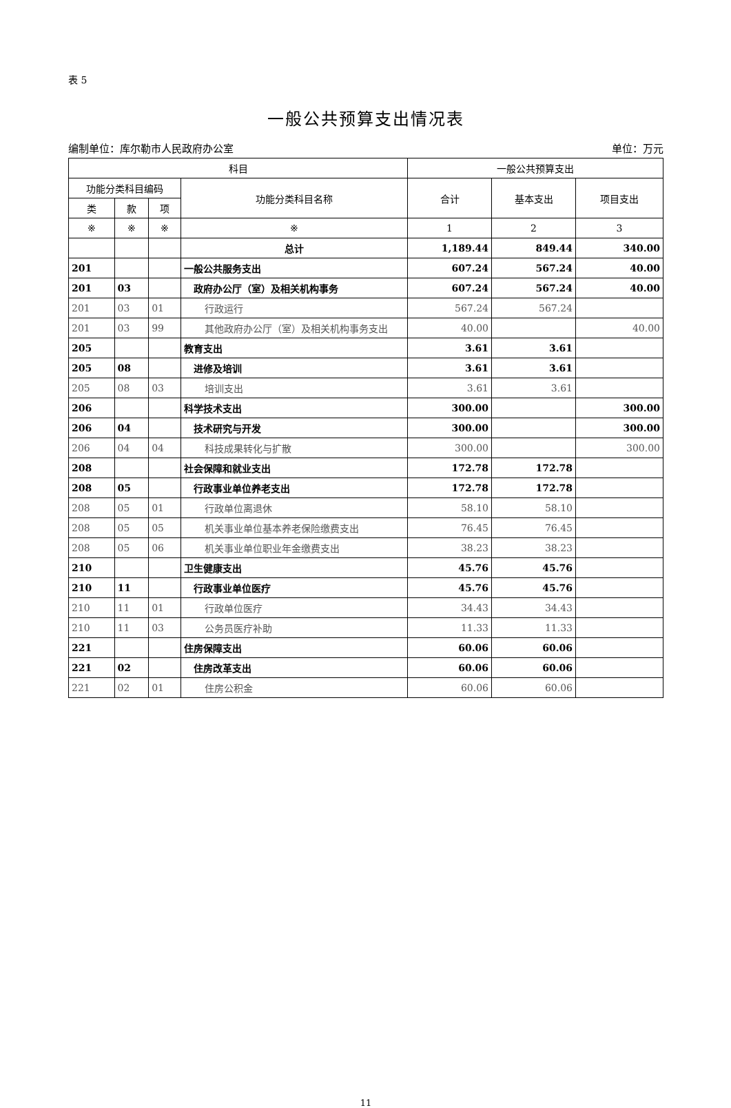表 5
一般公共预算支出情况表
编制单位：库尔勒市人民政府办公室 单位：万元
| 科目 | | | | 一般公共预算支出 | | |
| --- | --- | --- | --- | --- | --- | --- |
| 功能分类科目编码 | | | 功能分类科目名称 | 合计 | 基本支出 | 项目支出 |
| 类 | 款 | 项 | | | | |
| ※ | ※ | ※ | ※ | 1 | 2 | 3 |
| | | | 总计 | 1,189.44 | 849.44 | 340.00 |
| 201 | | | 一般公共服务支出 | 607.24 | 567.24 | 40.00 |
| 201 | 03 | | 政府办公厅（室）及相关机构事务 | 607.24 | 567.24 | 40.00 |
| 201 | 03 | 01 | 行政运行 | 567.24 | 567.24 | |
| 201 | 03 | 99 | 其他政府办公厅（室）及相关机构事务支出 | 40.00 | | 40.00 |
| 205 | | | 教育支出 | 3.61 | 3.61 | |
| 205 | 08 | | 进修及培训 | 3.61 | 3.61 | |
| 205 | 08 | 03 | 培训支出 | 3.61 | 3.61 | |
| 206 | | | 科学技术支出 | 300.00 | | 300.00 |
| 206 | 04 | | 技术研究与开发 | 300.00 | | 300.00 |
| 206 | 04 | 04 | 科技成果转化与扩散 | 300.00 | | 300.00 |
| 208 | | | 社会保障和就业支出 | 172.78 | 172.78 | |
| 208 | 05 | | 行政事业单位养老支出 | 172.78 | 172.78 | |
| 208 | 05 | 01 | 行政单位离退休 | 58.10 | 58.10 | |
| 208 | 05 | 05 | 机关事业单位基本养老保险缴费支出 | 76.45 | 76.45 | |
| 208 | 05 | 06 | 机关事业单位职业年金缴费支出 | 38.23 | 38.23 | |
| 210 | | | 卫生健康支出 | 45.76 | 45.76 | |
| 210 | 11 | | 行政事业单位医疗 | 45.76 | 45.76 | |
| 210 | 11 | 01 | 行政单位医疗 | 34.43 | 34.43 | |
| 210 | 11 | 03 | 公务员医疗补助 | 11.33 | 11.33 | |
| 221 | | | 住房保障支出 | 60.06 | 60.06 | |
| 221 | 02 | | 住房改革支出 | 60.06 | 60.06 | |
| 221 | 02 | 01 | 住房公积金 | 60.06 | 60.06 | |
11